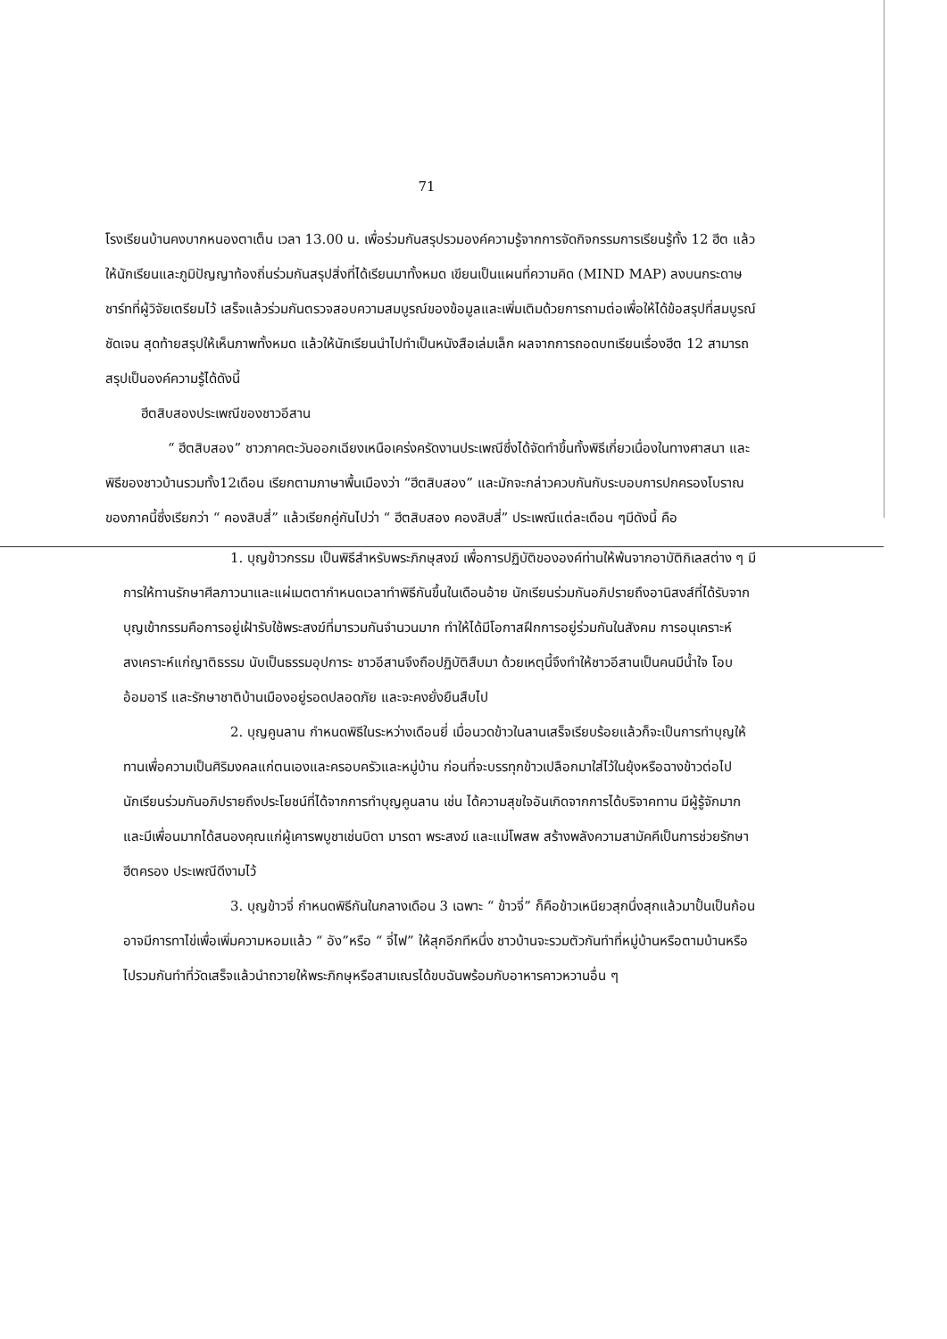71
โรงเรียนบ้านคงบากหนองตาเต็น เวลา 13.00 น. เพื่อร่วมกันสรุปรวมองค์ความรู้จากการจัดกิจกรรมการเรียนรู้ทั้ง 12 ฮีต แล้วให้นักเรียนและภูมิปัญญาท้องถิ่นร่วมกันสรุปสิ่งที่ได้เรียนมาทั้งหมด เขียนเป็นแผนที่ความคิด (MIND MAP) ลงบนกระดาษชาร์ทที่ผู้วิจัยเตรียมไว้ เสร็จแล้วร่วมกันตรวจสอบความสมบูรณ์ของข้อมูลและเพิ่มเติมด้วยการถามต่อเพื่อให้ได้ข้อสรุปที่สมบูรณ์ ชัดเจน สุดท้ายสรุปให้เห็นภาพทั้งหมด แล้วให้นักเรียนนำไปทำเป็นหนังสือเล่มเล็ก ผลจากการถอดบทเรียนเรื่องฮีต 12 สามารถสรุปเป็นองค์ความรู้ได้ดังนี้
ฮีตสิบสองประเพณีของชาวอีสาน
“ ฮีตสิบสอง” ชาวภาคตะวันออกเฉียงเหนือเคร่งครัดงานประเพณีซึ่งได้จัดทำขึ้นทั้งพิธีเกี่ยวเนื่องในทางศาสนา และพิธีของชาวบ้านรวมทั้ง12เดือน เรียกตามภาษาพื้นเมืองว่า “ฮีตสิบสอง” และมักจะกล่าวควบกันกับระบอบการปกครองโบราณของภาคนี้ซึ่งเรียกว่า “ คองสิบสี่” แล้วเรียกคู่กันไปว่า “ ฮีตสิบสอง คองสิบสี่” ประเพณีแต่ละเดือน ๆมีดังนี้ คือ
1. บุญข้าวกรรม เป็นพิธีสำหรับพระภิกษุสงฆ์ เพื่อการปฏิบัติขององค์ท่านให้พ้นจากอาบัติกิเลสต่าง ๆ มีการให้ทานรักษาศีลภาวนาและแผ่เมตตากำหนดเวลาทำพิธีกันขึ้นในเดือนอ้าย นักเรียนร่วมกันอภิปรายถึงอานิสงส์ที่ได้รับจากบุญเข้ากรรมคือการอยู่เฝ้ารับใช้พระสงฆ์ที่มารวมกันจำนวนมาก ทำให้ได้มีโอกาสฝึกการอยู่ร่วมกันในสังคม การอนุเคราะห์สงเคราะห์แก่ญาติธรรม นับเป็นธรรมอุปการะ ชาวอีสานจึงถือปฏิบัติสืบมา ด้วยเหตุนี้จึงทำให้ชาวอีสานเป็นคนมีน้ำใจ โอบอ้อมอารี และรักษาชาติบ้านเมืองอยู่รอดปลอดภัย และจะคงยั่งยืนสืบไป
2. บุญคูนลาน กำหนดพิธีในระหว่างเดือนยี่ เมื่อนวดข้าวในลานเสร็จเรียบร้อยแล้วก็จะเป็นการทำบุญให้ทานเพื่อความเป็นศิริมงคลแก่ตนเองและครอบครัวและหมู่บ้าน ก่อนที่จะบรรทุกข้าวเปลือกมาใส่ไว้ในยุ้งหรือฉางข้าวต่อไป นักเรียนร่วมกันอภิปรายถึงประโยชน์ที่ได้จากการทำบุญคูนลาน เช่น ได้ความสุขใจอันเกิดจากการได้บริจาคทาน มีผู้รู้จักมาก และมีเพื่อนมากได้สนองคุณแก่ผู้เคารพบูชาเช่นบิดา มารดา พระสงฆ์ และแม่โพสพ สร้างพลังความสามัคคีเป็นการช่วยรักษาฮีตครอง ประเพณีดีงามไว้
3. บุญข้าวจี่ กำหนดพิธีกันในกลางเดือน 3 เฉพาะ “ ข้าวจี่” ก็คือข้าวเหนียวสุกนึ่งสุกแล้วมาปั้นเป็นก้อนอาจมีการทาไข่เพื่อเพิ่มความหอมแล้ว “ อัง”หรือ “ จี่ไฟ” ให้สุกอีกทีหนึ่ง ชาวบ้านจะรวมตัวกันทำที่หมู่บ้านหรือตามบ้านหรือไปรวมกันทำที่วัดเสร็จแล้วนำถวายให้พระภิกษุหรือสามเณรได้ขบฉันพร้อมกับอาหารคาวหวานอื่น ๆ